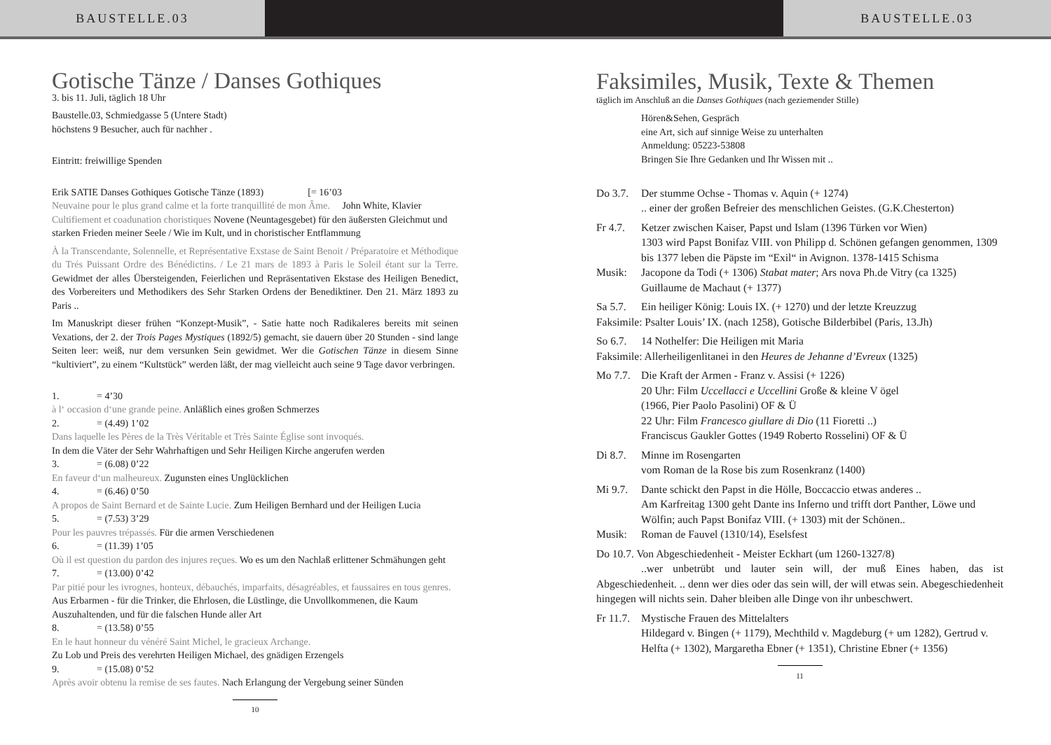BAUSTELLE.03 BAUSTELLE.03
Gotische Tänze / Danses Gothiques
3. bis 11. Juli, täglich 18 Uhr
Baustelle.03, Schmiedgasse 5 (Untere Stadt)
höchstens 9 Besucher, auch für nachher .
Eintritt: freiwillige Spenden
Erik SATIE Danses Gothiques Gotische Tänze (1893) [= 16’03
Neuvaine pour le plus grand calme et la forte tranquillité de mon Âme. John White, Klavier
Cultifiement et coadunation choristiques Novene (Neuntagesgebet) für den äußersten Gleichmut und starken Frieden meiner Seele / Wie im Kult, und in choristischer Entflammung
À la Transcendante, Solennelle, et Représentative Exstase de Saint Benoit / Préparatoire et Méthodique du Trés Puissant Ordre des Bénédictins. / Le 21 mars de 1893 à Paris le Soleil étant sur la Terre. Gewidmet der alles Übersteigenden, Feierlichen und Repräsentativen Ekstase des Heiligen Benedict, des Vorbereiters und Methodikers des Sehr Starken Ordens der Benediktiner. Den 21. März 1893 zu Paris ..
Im Manuskript dieser frühen “Konzept-Musik”, - Satie hatte noch Radikaleres bereits mit seinen Vexations, der 2. der Trois Pages Mystiques (1892/5) gemacht, sie dauern über 20 Stunden - sind lange Seiten leer: weiß, nur dem versunken Sein gewidmet. Wer die Gotischen Tänze in diesem Sinne “kultiviert”, zu einem “Kultstück” werden läßt, der mag vielleicht auch seine 9 Tage davor verbringen.
1. = 4’30
à l‘ occasion d‘une grande peine. Anläßlich eines großen Schmerzes
2. = (4.49) 1’02
Dans laquelle les Pères de la Très Véritable et Très Sainte Église sont invoqués.
In dem die Väter der Sehr Wahrhaftigen und Sehr Heiligen Kirche angerufen werden
3. = (6.08) 0’22
En faveur d‘un malheureux. Zugunsten eines Unglücklichen
4. = (6.46) 0’50
A propos de Saint Bernard et de Sainte Lucie. Zum Heiligen Bernhard und der Heiligen Lucia
5. = (7.53) 3’29
Pour les pauvres trépassés. Für die armen Verschiedenen
6. = (11.39) 1’05
Où il est question du pardon des injures reçues. Wo es um den Nachlaß erlittener Schmähungen geht
7. = (13.00) 0’42
Par pitié pour les ivrognes, honteux, débauchés, imparfaits, désagréables, et faussaires en tous genres. Aus Erbarmen - für die Trinker, die Ehrlosen, die Lüstlinge, die Unvollkommenen, die Kaum Auszuhaltenden, und für die falschen Hunde aller Art
8. = (13.58) 0’55
En le haut honneur du vénéré Saint Michel, le gracieux Archange.
Zu Lob und Preis des verehrten Heiligen Michael, des gnädigen Erzengels
9. = (15.08) 0’52
Après avoir obtenu la remise de ses fautes. Nach Erlangung der Vergebung seiner Sünden
10
Faksimiles, Musik, Texte & Themen
täglich im Anschluß an die Danses Gothiques (nach geziemender Stille)
Hören&Sehen, Gespräch
eine Art, sich auf sinnige Weise zu unterhalten
Anmeldung: 05223-53808
Bringen Sie Ihre Gedanken und Ihr Wissen mit ..
Do 3.7. Der stumme Ochse - Thomas v. Aquin (+ 1274)
.. einer der großen Befreier des menschlichen Geistes. (G.K.Chesterton)
Fr 4.7. Ketzer zwischen Kaiser, Papst und Islam (1396 Türken vor Wien)
1303 wird Papst Bonifaz VIII. von Philipp d. Schönen gefangen genommen, 1309 bis 1377 leben die Päpste im “Exil“ in Avignon. 1378-1415 Schisma
Musik: Jacopone da Todi (+ 1306) Stabat mater; Ars nova Ph.de Vitry (ca 1325) Guillaume de Machaut (+ 1377)
Sa 5.7. Ein heiliger König: Louis IX. (+ 1270) und der letzte Kreuzzug
Faksimile: Psalter Louis’ IX. (nach 1258), Gotische Bilderbibel (Paris, 13.Jh)
So 6.7. 14 Nothelfer: Die Heiligen mit Maria
Faksimile: Allerheiligenlitanei in den Heures de Jehanne d’Evreux (1325)
Mo 7.7. Die Kraft der Armen - Franz v. Assisi (+ 1226)
20 Uhr: Film Uccellacci e Uccellini Große & kleine V ögel
(1966, Pier Paolo Pasolini) OF & Ü
22 Uhr: Film Francesco giullare di Dio (11 Fioretti ..)
Franciscus Gaukler Gottes (1949 Roberto Rosselini) OF & Ü
Di 8.7. Minne im Rosengarten
vom Roman de la Rose bis zum Rosenkranz (1400)
Mi 9.7. Dante schickt den Papst in die Hölle, Boccaccio etwas anderes ..
Am Karfreitag 1300 geht Dante ins Inferno und trifft dort Panther, Löwe und Wölfin; auch Papst Bonifaz VIII. (+ 1303) mit der Schönen..
Musik: Roman de Fauvel (1310/14), Eselsfest
Do 10.7. Von Abgeschiedenheit - Meister Eckhart (um 1260-1327/8)
..wer unbetrübt und lauter sein will, der muß Eines haben, das ist Abgeschiedenheit. .. denn wer dies oder das sein will, der will etwas sein. Abegeschiedenheit hingegen will nichts sein. Daher bleiben alle Dinge von ihr unbeschwert.
Fr 11.7. Mystische Frauen des Mittelalters
Hildegard v. Bingen (+ 1179), Mechthild v. Magdeburg (+ um 1282), Gertrud v. Helfta (+ 1302), Margaretha Ebner (+ 1351), Christine Ebner (+ 1356)
11